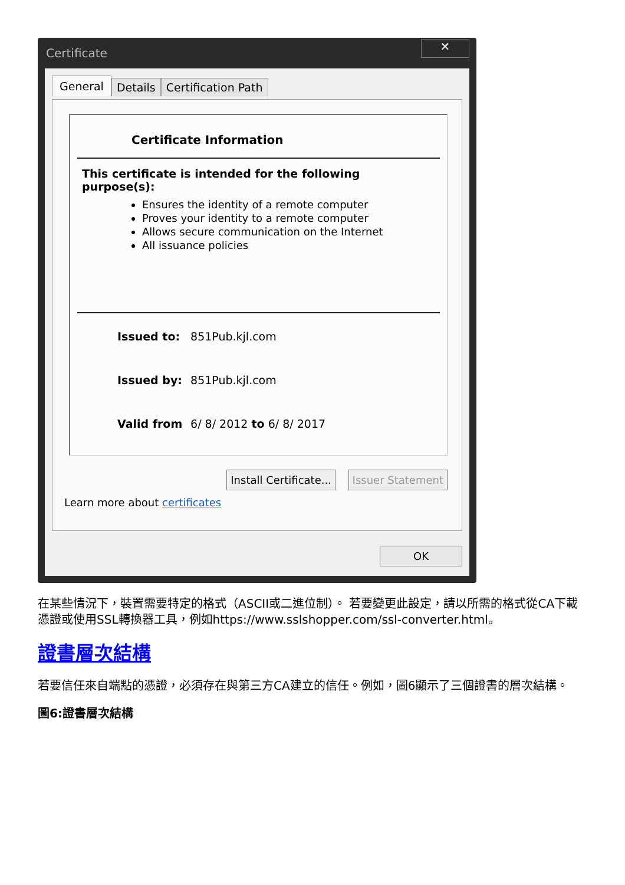Certificate
✕
General Details Certification Path
Certificate Information
This certificate is intended for the following purpose(s):
Ensures the identity of a remote computer
Proves your identity to a remote computer
Allows secure communication on the Internet
All issuance policies
Issued to: 851Pub.kjl.com
Issued by: 851Pub.kjl.com
Valid from 6/ 8/ 2012 to 6/ 8/ 2017
Install Certificate... Issuer Statement
Learn more about certificates
OK
在某些情況下，裝置需要特定的格式（ASCII或二進位制）。 若要變更此設定，請以所需的格式從CA下載憑證或使用SSL轉換器工具，例如https://www.sslshopper.com/ssl-converter.html。
證書層次結構
若要信任來自端點的憑證，必須存在與第三方CA建立的信任。例如，圖6顯示了三個證書的層次結構。
圖6:證書層次結構